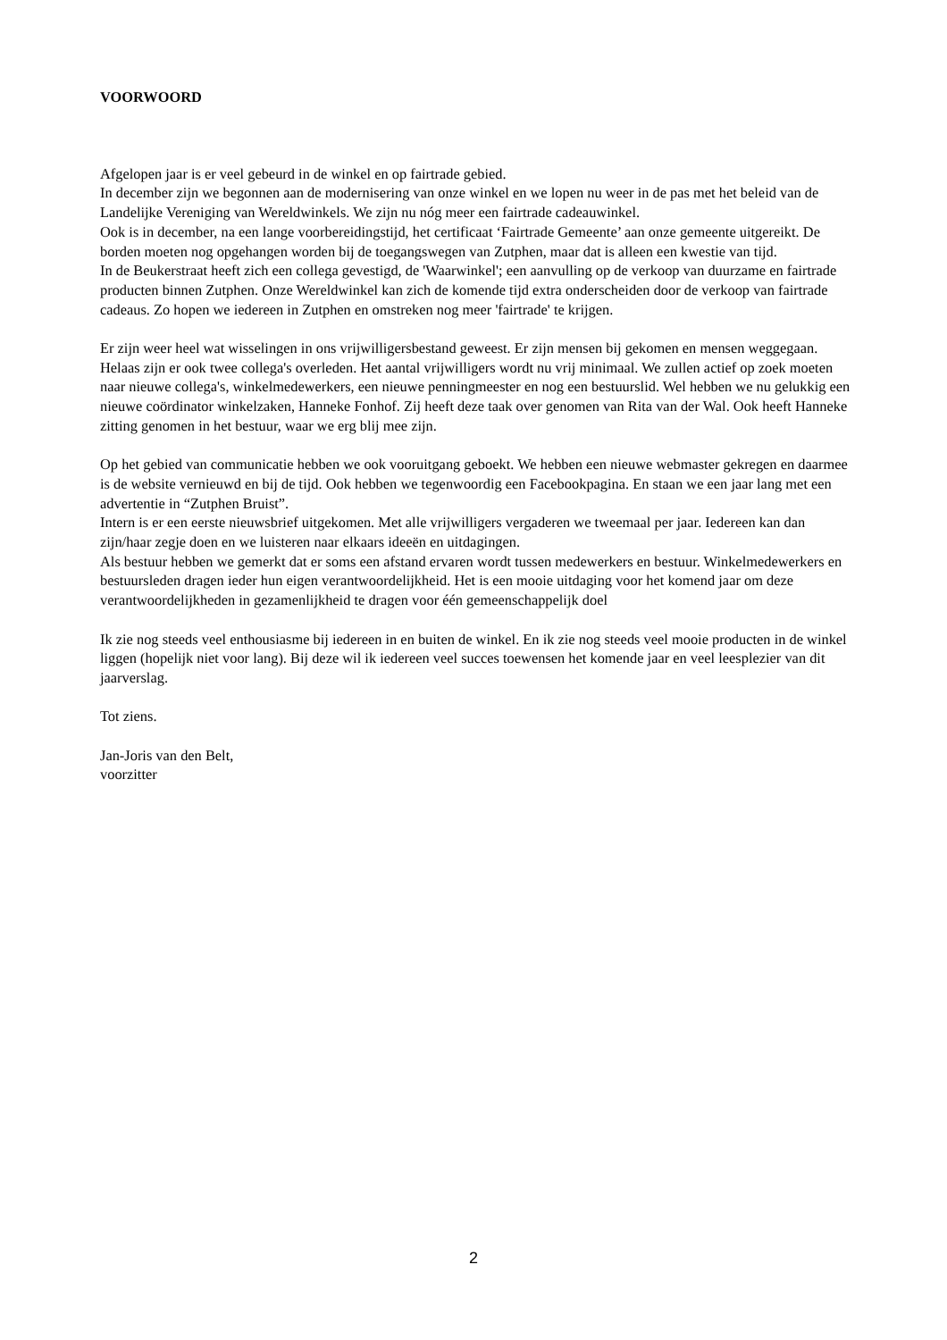VOORWOORD
Afgelopen jaar is er veel gebeurd in de winkel en op fairtrade gebied.
In december zijn we begonnen aan de modernisering van onze winkel en we lopen nu weer in de pas met het beleid van de Landelijke Vereniging van Wereldwinkels. We zijn nu nóg meer een fairtrade cadeauwinkel.
Ook is in december, na een lange voorbereidingstijd, het certificaat ‘Fairtrade Gemeente’ aan onze gemeente uitgereikt. De borden moeten nog opgehangen worden bij de toegangswegen van Zutphen, maar dat is alleen een kwestie van tijd.
In de Beukerstraat heeft zich een collega gevestigd, de 'Waarwinkel'; een aanvulling op de verkoop van duurzame en fairtrade producten binnen Zutphen. Onze Wereldwinkel kan zich de komende tijd extra onderscheiden door de verkoop van fairtrade cadeaus. Zo hopen we iedereen in Zutphen en omstreken nog meer 'fairtrade' te krijgen.
Er zijn weer heel wat wisselingen in ons vrijwilligersbestand geweest. Er zijn mensen bij gekomen en mensen weggegaan. Helaas zijn er ook twee collega's overleden. Het aantal vrijwilligers wordt nu vrij minimaal. We zullen actief op zoek moeten naar nieuwe collega's, winkelmedewerkers, een nieuwe penningmeester en nog een bestuurslid. Wel hebben we nu gelukkig een nieuwe coördinator winkelzaken, Hanneke Fonhof. Zij heeft deze taak over genomen van Rita van der Wal. Ook heeft Hanneke zitting genomen in het bestuur, waar we erg blij mee zijn.
Op het gebied van communicatie hebben we ook vooruitgang geboekt. We hebben een nieuwe webmaster gekregen en daarmee is de website vernieuwd en bij de tijd. Ook hebben we tegenwoordig een Facebookpagina. En staan we een jaar lang met een advertentie in “Zutphen Bruist”.
Intern is er een eerste nieuwsbrief uitgekomen. Met alle vrijwilligers vergaderen we tweemaal per jaar. Iedereen kan dan zijn/haar zegje doen en we luisteren naar elkaars ideeën en uitdagingen.
Als bestuur hebben we gemerkt dat er soms een afstand ervaren wordt tussen medewerkers en bestuur. Winkelmedewerkers en bestuursleden dragen ieder hun eigen verantwoordelijkheid. Het is een mooie uitdaging voor het komend jaar om deze verantwoordelijkheden in gezamenlijkheid te dragen voor één gemeenschappelijk doel
Ik zie nog steeds veel enthousiasme bij iedereen in en buiten de winkel. En ik zie nog steeds veel mooie producten in de winkel liggen (hopelijk niet voor lang). Bij deze wil ik iedereen veel succes toewensen het komende jaar en veel leesplezier van dit jaarverslag.
Tot ziens.
Jan-Joris van den Belt,
voorzitter
2